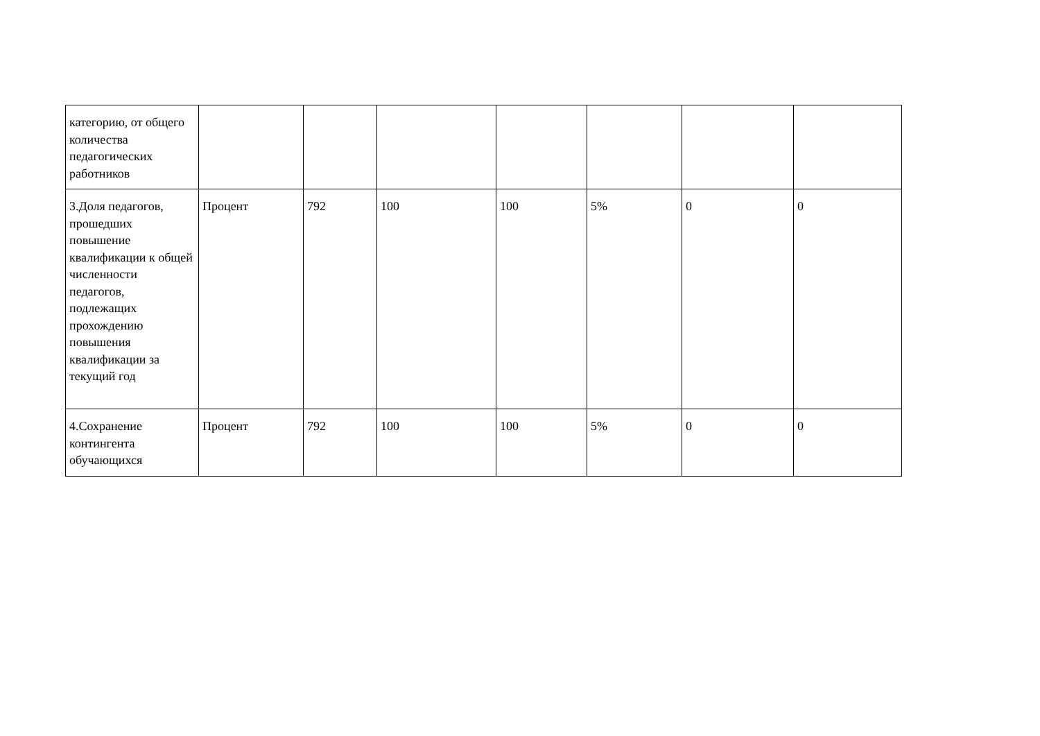| категорию, от общего количества педагогических работников | | | | | | | |
| 3.Доля педагогов, прошедших повышение квалификации к общей численности педагогов, подлежащих прохождению повышения квалификации за текущий год | Процент | 792 | 100 | 100 | 5% | 0 | 0 |
| 4.Сохранение контингента обучающихся | Процент | 792 | 100 | 100 | 5% | 0 | 0 |